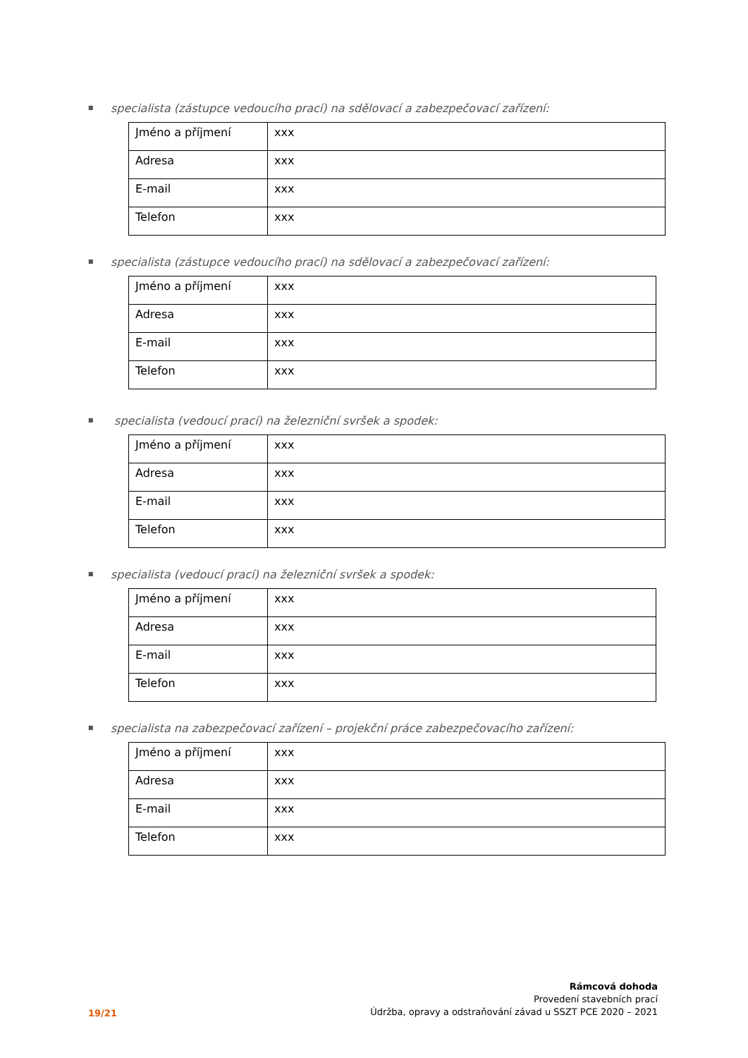■ specialista (zástupce vedoucího prací) na sdělovací a zabezpečovací zařízení:
| Jméno a příjmení | xxx |
| Adresa | xxx |
| E-mail | xxx |
| Telefon | xxx |
■ specialista (zástupce vedoucího prací) na sdělovací a zabezpečovací zařízení:
| Jméno a příjmení | xxx |
| Adresa | xxx |
| E-mail | xxx |
| Telefon | xxx |
■ specialista (vedoucí prací) na železniční svršek a spodek:
| Jméno a příjmení | xxx |
| Adresa | xxx |
| E-mail | xxx |
| Telefon | xxx |
■ specialista (vedoucí prací) na železniční svršek a spodek:
| Jméno a příjmení | xxx |
| Adresa | xxx |
| E-mail | xxx |
| Telefon | xxx |
■ specialista na zabezpečovací zařízení – projekční práce zabezpečovacího zařízení:
| Jméno a příjmení | xxx |
| Adresa | xxx |
| E-mail | xxx |
| Telefon | xxx |
19/21
Rámcová dohoda
Provedení stavebních prací
Údržba, opravy a odstraňování závad u SSZT PCE 2020 – 2021